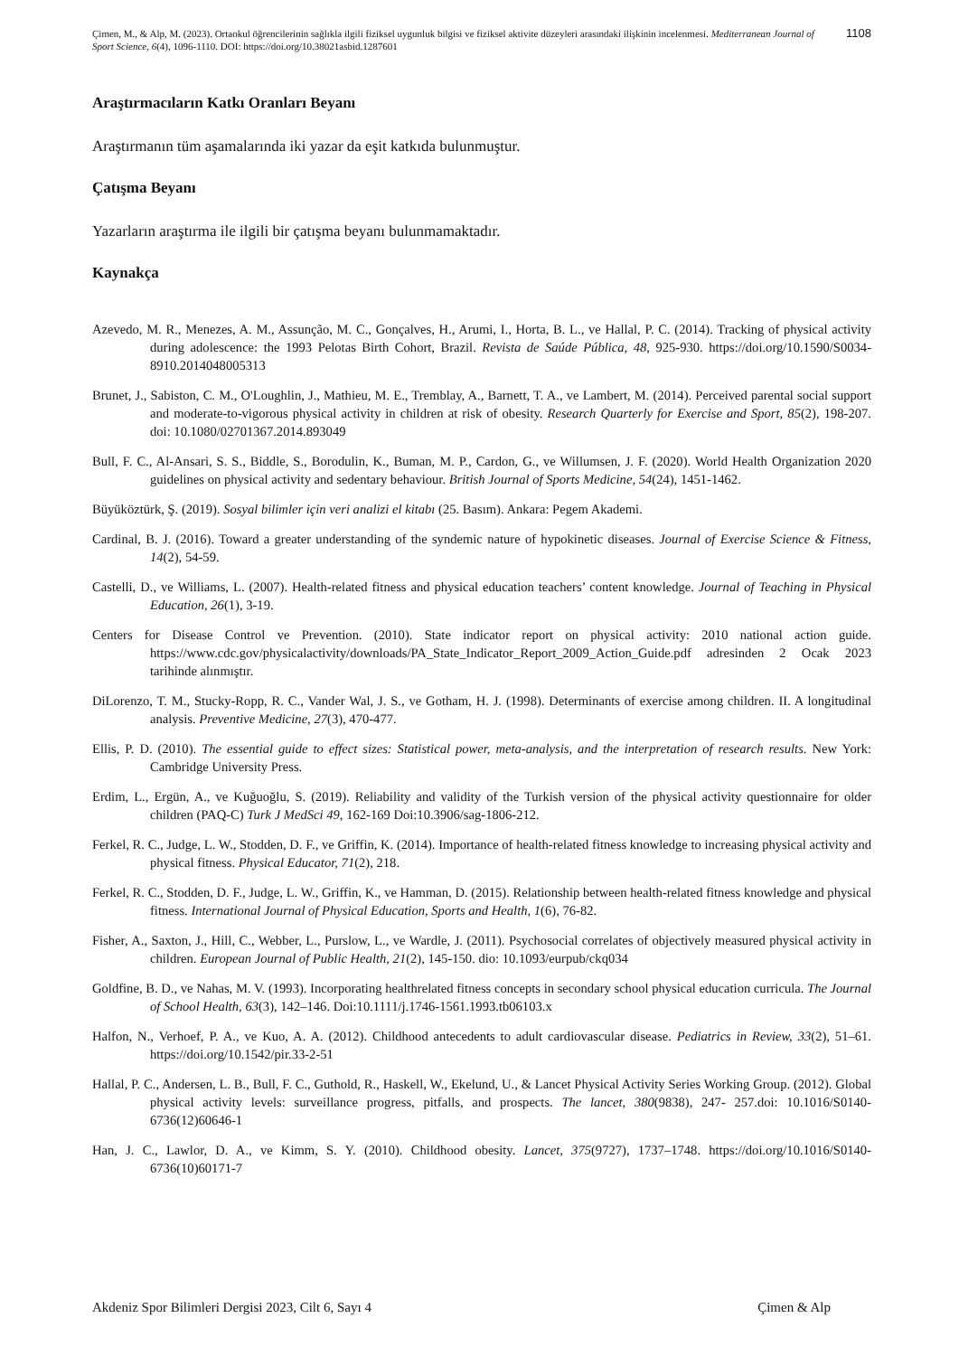Çimen, M., & Alp, M. (2023). Ortaokul öğrencilerinin sağlıkla ilgili fiziksel uygunluk bilgisi ve fiziksel aktivite düzeyleri arasındaki ilişkinin incelenmesi. Mediterranean Journal of Sport Science, 6(4), 1096-1110. DOI: https://doi.org/10.38021asbid.1287601
1108
Araştırmacıların Katkı Oranları Beyanı
Araştırmanın tüm aşamalarında iki yazar da eşit katkıda bulunmuştur.
Çatışma Beyanı
Yazarların araştırma ile ilgili bir çatışma beyanı bulunmamaktadır.
Kaynakça
Azevedo, M. R., Menezes, A. M., Assunção, M. C., Gonçalves, H., Arumi, I., Horta, B. L., ve Hallal, P. C. (2014). Tracking of physical activity during adolescence: the 1993 Pelotas Birth Cohort, Brazil. Revista de Saúde Pública, 48, 925-930. https://doi.org/10.1590/S0034-8910.2014048005313
Brunet, J., Sabiston, C. M., O'Loughlin, J., Mathieu, M. E., Tremblay, A., Barnett, T. A., ve Lambert, M. (2014). Perceived parental social support and moderate-to-vigorous physical activity in children at risk of obesity. Research Quarterly for Exercise and Sport, 85(2), 198-207. doi: 10.1080/02701367.2014.893049
Bull, F. C., Al-Ansari, S. S., Biddle, S., Borodulin, K., Buman, M. P., Cardon, G., ve Willumsen, J. F. (2020). World Health Organization 2020 guidelines on physical activity and sedentary behaviour. British Journal of Sports Medicine, 54(24), 1451-1462.
Büyüköztürk, Ş. (2019). Sosyal bilimler için veri analizi el kitabı (25. Basım). Ankara: Pegem Akademi.
Cardinal, B. J. (2016). Toward a greater understanding of the syndemic nature of hypokinetic diseases. Journal of Exercise Science & Fitness, 14(2), 54-59.
Castelli, D., ve Williams, L. (2007). Health-related fitness and physical education teachers’ content knowledge. Journal of Teaching in Physical Education, 26(1), 3-19.
Centers for Disease Control ve Prevention. (2010). State indicator report on physical activity: 2010 national action guide. https://www.cdc.gov/physicalactivity/downloads/PA_State_Indicator_Report_2009_Action_Guide.pdf adresinden 2 Ocak 2023 tarihinde alınmıştır.
DiLorenzo, T. M., Stucky-Ropp, R. C., Vander Wal, J. S., ve Gotham, H. J. (1998). Determinants of exercise among children. II. A longitudinal analysis. Preventive Medicine, 27(3), 470-477.
Ellis, P. D. (2010). The essential guide to effect sizes: Statistical power, meta-analysis, and the interpretation of research results. New York: Cambridge University Press.
Erdim, L., Ergün, A., ve Kuğuoğlu, S. (2019). Reliability and validity of the Turkish version of the physical activity questionnaire for older children (PAQ-C) Turk J MedSci 49, 162-169 Doi:10.3906/sag-1806-212.
Ferkel, R. C., Judge, L. W., Stodden, D. F., ve Griffin, K. (2014). Importance of health-related fitness knowledge to increasing physical activity and physical fitness. Physical Educator, 71(2), 218.
Ferkel, R. C., Stodden, D. F., Judge, L. W., Griffin, K., ve Hamman, D. (2015). Relationship between health-related fitness knowledge and physical fitness. International Journal of Physical Education, Sports and Health, 1(6), 76-82.
Fisher, A., Saxton, J., Hill, C., Webber, L., Purslow, L., ve Wardle, J. (2011). Psychosocial correlates of objectively measured physical activity in children. European Journal of Public Health, 21(2), 145-150. dio: 10.1093/eurpub/ckq034
Goldfine, B. D., ve Nahas, M. V. (1993). Incorporating healthrelated fitness concepts in secondary school physical education curricula. The Journal of School Health, 63(3), 142–146. Doi:10.1111/j.1746-1561.1993.tb06103.x
Halfon, N., Verhoef, P. A., ve Kuo, A. A. (2012). Childhood antecedents to adult cardiovascular disease. Pediatrics in Review, 33(2), 51–61. https://doi.org/10.1542/pir.33-2-51
Hallal, P. C., Andersen, L. B., Bull, F. C., Guthold, R., Haskell, W., Ekelund, U., & Lancet Physical Activity Series Working Group. (2012). Global physical activity levels: surveillance progress, pitfalls, and prospects. The lancet, 380(9838), 247- 257.doi: 10.1016/S0140-6736(12)60646-1
Han, J. C., Lawlor, D. A., ve Kimm, S. Y. (2010). Childhood obesity. Lancet, 375(9727), 1737–1748. https://doi.org/10.1016/S0140-6736(10)60171-7
Akdeniz Spor Bilimleri Dergisi 2023, Cilt 6, Sayı 4 Çimen & Alp